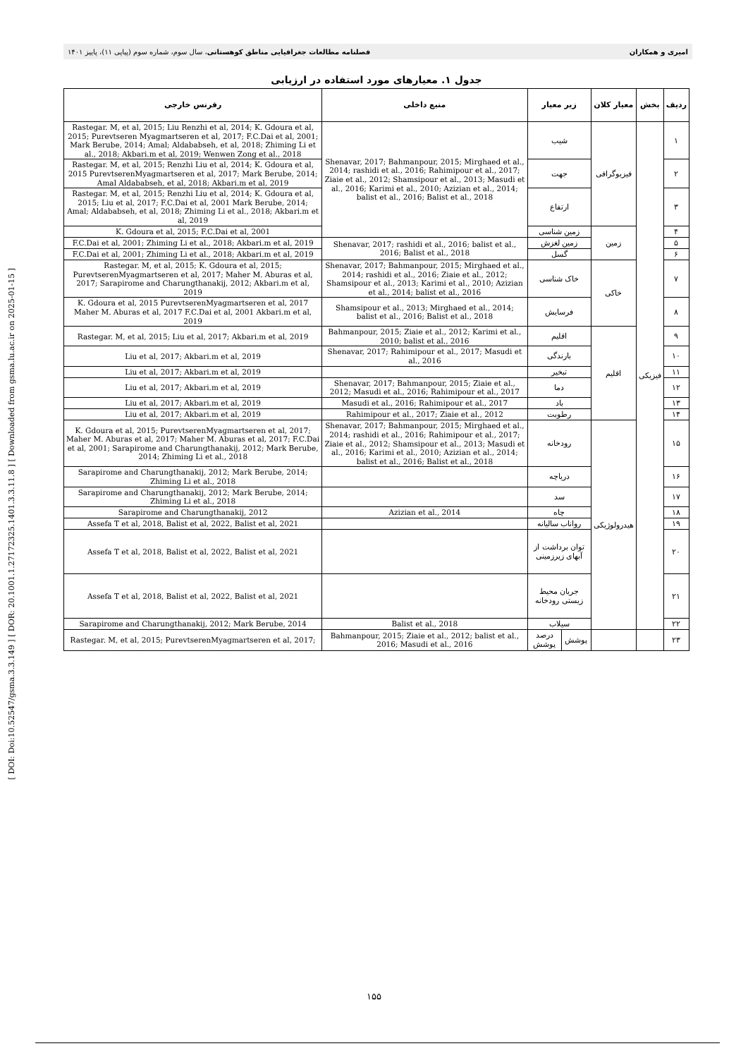امیری و همکاران فصلنامه مطالعات جغرافیایی مناطق کوهستانی، سال سوم، شماره سوم (پیاپی ۱۱)، پاییز ۱۴۰۱
[ DOI: Doi:10.52547/gsma.3.3.149 ] [ DOR: 20.1001.1.27172325.1401.3.3.11.8 ] [ Downloaded from gsma.lu.ac.ir on 2025-01-15 ]
جدول ۱. معیارهای مورد استفاده در ارزیابی
| ردیف | بخش | معیار کلان | زیر معیار | | منبع داخلی | رفرنس خارجی |
| --- | --- | --- | --- | --- | --- | --- |
| ۱ | فیزیکی | فیزیوگرافی | شیب | | Shenavar, 2017; Bahmanpour, 2015; Mirghaed et al., 2014; rashidi et al., 2016; Rahimipour et al., 2017; Ziaie et al., 2012; Shamsipour et al., 2013; Masudi et al., 2016; Karimi et al., 2010; Azizian et al., 2014; balist et al., 2016; Balist et al., 2018 | Rastegar. M, et al, 2015; Liu Renzhi et al, 2014; K. Gdoura et al, 2015; Purevtseren Myagmartseren et al, 2017; F.C.Dai et al, 2001; Mark Berube, 2014; Amal; Aldababseh, et al, 2018; Zhiming Li et al., 2018; Akbari.m et al, 2019; Wenwen Zong et al., 2018 |
| ۲ | | | جهت | | | Rastegar. M, et al, 2015; Renzhi Liu et al, 2014; K. Gdoura et al, 2015 PurevtserenMyagmartseren et al, 2017; Mark Berube, 2014; Amal Aldababseh, et al, 2018; Akbari.m et al, 2019 |
| ۳ | | | ارتفاع | | | Rastegar. M, et al, 2015; Renzhi Liu et al, 2014; K. Gdoura et al, 2015; Liu et al, 2017; F.C.Dai et al, 2001 Mark Berube, 2014; Amal; Aldababseh, et al, 2018; Zhiming Li et al., 2018; Akbari.m et al, 2019 |
| ۴ | | زمین | زمین شناسی | | | K. Gdoura et al, 2015; F.C.Dai et al, 2001 |
| ۵ | | | زمین لغزش | | Shenavar, 2017; rashidi et al., 2016; balist et al., 2016; Balist et al., 2018 | F.C.Dai et al, 2001; Zhiming Li et al., 2018; Akbari.m et al, 2019 |
| ۶ | | | گسل | | | F.C.Dai et al, 2001; Zhiming Li et al., 2018; Akbari.m et al, 2019 |
| ۷ | | خاکی | خاک شناسی | | Shenavar, 2017; Bahmanpour, 2015; Mirghaed et al., 2014; rashidi et al., 2016; Ziaie et al., 2012; Shamsipour et al., 2013; Karimi et al., 2010; Azizian et al., 2014; balist et al., 2016 | Rastegar. M, et al, 2015; K. Gdoura et al, 2015; PurevtserenMyagmartseren et al, 2017; Maher M. Aburas et al, 2017; Sarapirome and Charungthanakij, 2012; Akbari.m et al, 2019 |
| ۸ | | | فرسایش | | Shamsipour et al., 2013; Mirghaed et al., 2014; balist et al., 2016; Balist et al., 2018 | K. Gdoura et al, 2015 PurevtserenMyagmartseren et al, 2017 Maher M. Aburas et al, 2017 F.C.Dai et al, 2001 Akbari.m et al, 2019 |
| ۹ | | اقلیم | اقلیم | | Bahmanpour, 2015; Ziaie et al., 2012; Karimi et al., 2010; balist et al., 2016 | Rastegar. M, et al, 2015; Liu et al, 2017; Akbari.m et al, 2019 |
| ۱۰ | | | بارندگی | | Shenavar, 2017; Rahimipour et al., 2017; Masudi et al., 2016 | Liu et al, 2017; Akbari.m et al, 2019 |
| ۱۱ | | | تبخیر | | | Liu et al, 2017; Akbari.m et al, 2019 |
| ۱۲ | | | دما | | Shenavar, 2017; Bahmanpour, 2015; Ziaie et al., 2012; Masudi et al., 2016; Rahimipour et al., 2017 | Liu et al, 2017; Akbari.m et al, 2019 |
| ۱۳ | | | باد | | Masudi et al., 2016; Rahimipour et al., 2017 | Liu et al, 2017; Akbari.m et al, 2019 |
| ۱۴ | | | رطوبت | | Rahimipour et al., 2017; Ziaie et al., 2012 | Liu et al, 2017; Akbari.m et al, 2019 |
| ۱۵ | | هیدرولوژیکی | رودخانه | | Shenavar, 2017; Bahmanpour, 2015; Mirghaed et al., 2014; rashidi et al., 2016; Rahimipour et al., 2017; Ziaie et al., 2012; Shamsipour et al., 2013; Masudi et al., 2016; Karimi et al., 2010; Azizian et al., 2014; balist et al., 2016; Balist et al., 2018 | K. Gdoura et al, 2015; PurevtserenMyagmartseren et al, 2017; Maher M. Aburas et al, 2017; Maher M. Aburas et al, 2017; F.C.Dai et al, 2001; Sarapirome and Charungthanakij, 2012; Mark Berube, 2014; Zhiming Li et al., 2018 |
| ۱۶ | | | دریاچه | | | Sarapirome and Charungthanakij, 2012; Mark Berube, 2014; Zhiming Li et al., 2018 |
| ۱۷ | | | سد | | | Sarapirome and Charungthanakij, 2012; Mark Berube, 2014; Zhiming Li et al., 2018 |
| ۱۸ | | | چاه | | Azizian et al., 2014 | Sarapirome and Charungthanakij, 2012 |
| ۱۹ | | | رواناب سالیانه | | | Assefa T et al, 2018, Balist et al, 2022, Balist et al, 2021 |
| ۲۰ | | | توان برداشت از آبهای زیرزمینی | | | Assefa T et al, 2018, Balist et al, 2022, Balist et al, 2021 |
| ۲۱ | | | جریان محیط زیستی رودخانه | | | Assefa T et al, 2018, Balist et al, 2022, Balist et al, 2021 |
| ۲۲ | | | سیلاب | | Balist et al., 2018 | Sarapirome and Charungthanakij, 2012; Mark Berube, 2014 |
| ۲۳ | | | پوشش | درصد پوشش | Bahmanpour, 2015; Ziaie et al., 2012; balist et al., 2016; Masudi et al., 2016 | Rastegar. M, et al, 2015; PurevtserenMyagmartseren et al, 2017; |
۱۵۵